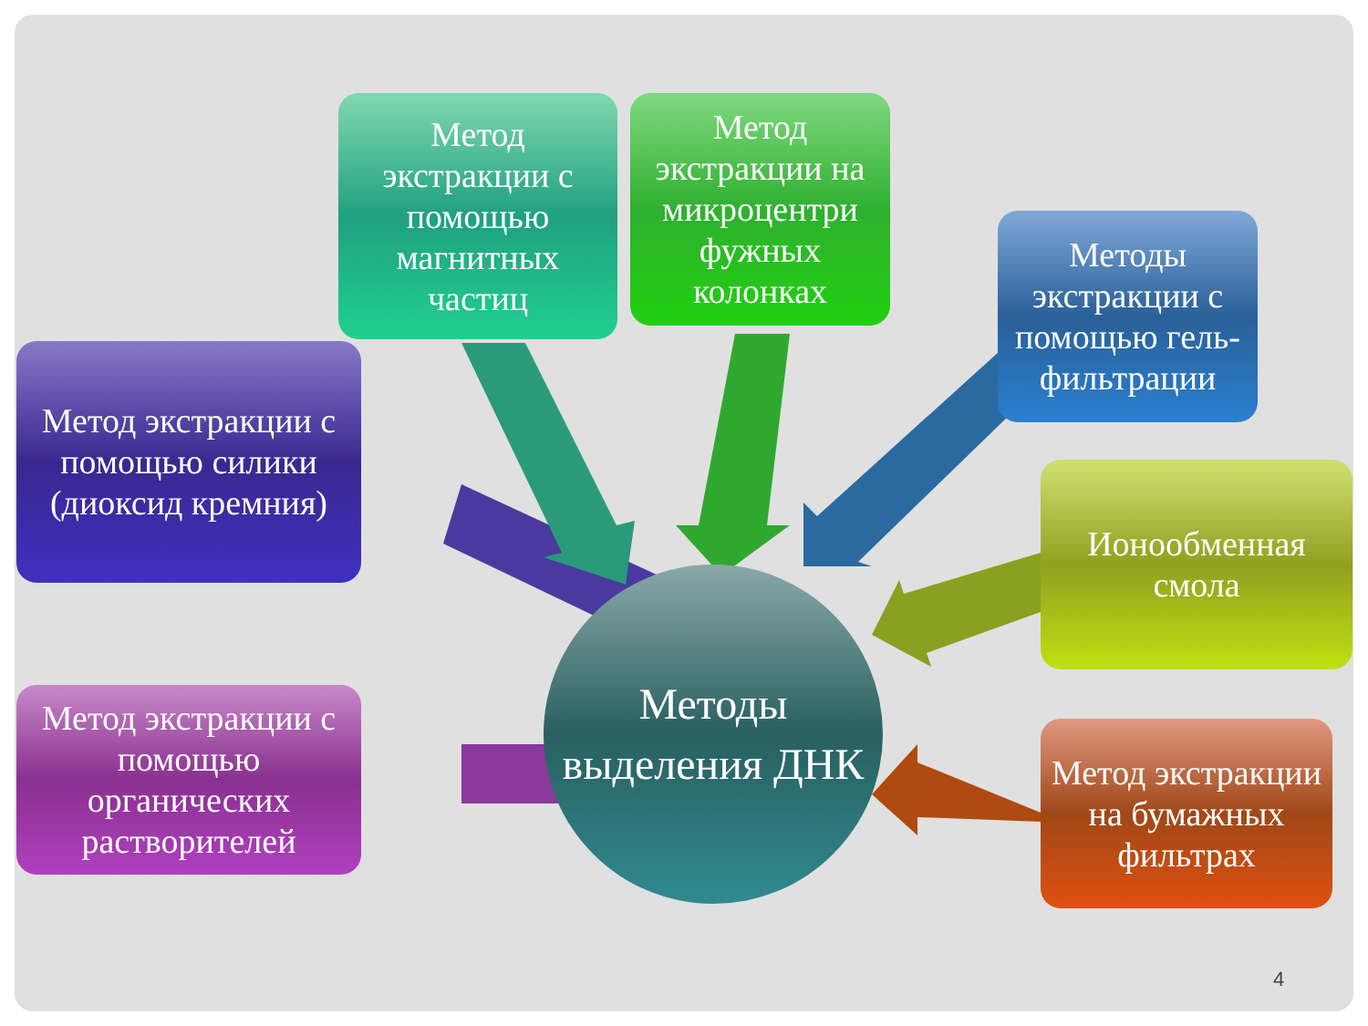Метод экстракции с помощью магнитных частиц
Метод экстракции на микроцентри фужных колонках
Методы экстракции с помощью гель-фильтрации
Метод экстракции с помощью силики (диоксид кремния)
Ионообменная смола
Метод экстракции с помощью органических растворителей
Метод экстракции на бумажных фильтрах
Методы выделения ДНК
4